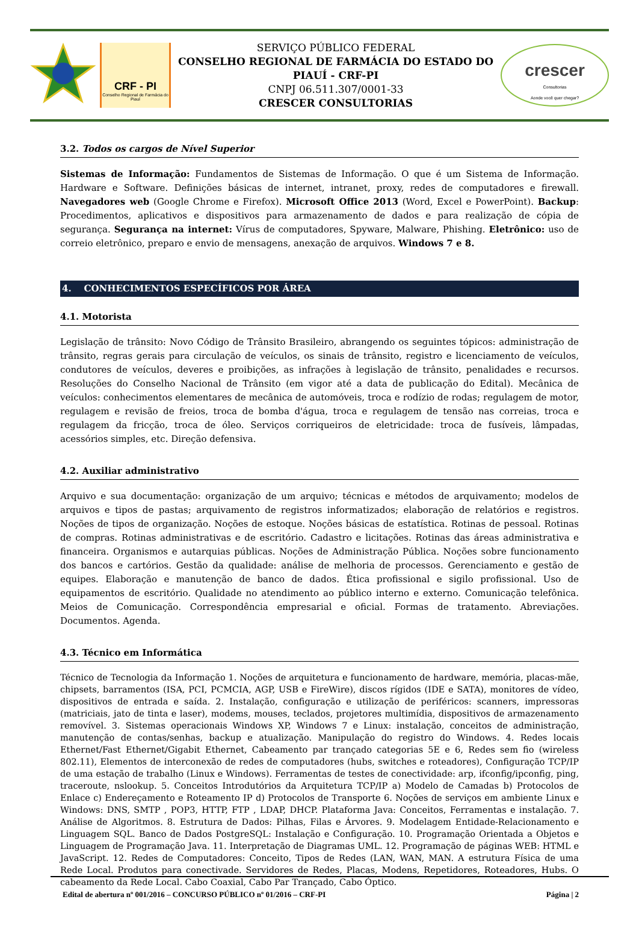CRF - PI
Conselho Regional de Farmácia do Piauí
SERVIÇO PÚBLICO FEDERAL
CONSELHO REGIONAL DE FARMÁCIA DO ESTADO DO PIAUÍ - CRF-PI
CNPJ 06.511.307/0001-33
CRESCER CONSULTORIAS
crescer
Consultorias
Aonde você quer chegar?
3.2. Todos os cargos de Nível Superior
Sistemas de Informação: Fundamentos de Sistemas de Informação. O que é um Sistema de Informação. Hardware e Software. Definições básicas de internet, intranet, proxy, redes de computadores e firewall. Navegadores web (Google Chrome e Firefox). Microsoft Office 2013 (Word, Excel e PowerPoint). Backup: Procedimentos, aplicativos e dispositivos para armazenamento de dados e para realização de cópia de segurança. Segurança na internet: Vírus de computadores, Spyware, Malware, Phishing. Eletrônico: uso de correio eletrônico, preparo e envio de mensagens, anexação de arquivos. Windows 7 e 8.
4. CONHECIMENTOS ESPECÍFICOS POR ÁREA
4.1. Motorista
Legislação de trânsito: Novo Código de Trânsito Brasileiro, abrangendo os seguintes tópicos: administração de trânsito, regras gerais para circulação de veículos, os sinais de trânsito, registro e licenciamento de veículos, condutores de veículos, deveres e proibições, as infrações à legislação de trânsito, penalidades e recursos. Resoluções do Conselho Nacional de Trânsito (em vigor até a data de publicação do Edital). Mecânica de veículos: conhecimentos elementares de mecânica de automóveis, troca e rodízio de rodas; regulagem de motor, regulagem e revisão de freios, troca de bomba d'água, troca e regulagem de tensão nas correias, troca e regulagem da fricção, troca de óleo. Serviços corriqueiros de eletricidade: troca de fusíveis, lâmpadas, acessórios simples, etc. Direção defensiva.
4.2. Auxiliar administrativo
Arquivo e sua documentação: organização de um arquivo; técnicas e métodos de arquivamento; modelos de arquivos e tipos de pastas; arquivamento de registros informatizados; elaboração de relatórios e registros. Noções de tipos de organização. Noções de estoque. Noções básicas de estatística. Rotinas de pessoal. Rotinas de compras. Rotinas administrativas e de escritório. Cadastro e licitações. Rotinas das áreas administrativa e financeira. Organismos e autarquias públicas. Noções de Administração Pública. Noções sobre funcionamento dos bancos e cartórios. Gestão da qualidade: análise de melhoria de processos. Gerenciamento e gestão de equipes. Elaboração e manutenção de banco de dados. Ética profissional e sigilo profissional. Uso de equipamentos de escritório. Qualidade no atendimento ao público interno e externo. Comunicação telefônica. Meios de Comunicação. Correspondência empresarial e oficial. Formas de tratamento. Abreviações. Documentos. Agenda.
4.3. Técnico em Informática
Técnico de Tecnologia da Informação 1. Noções de arquitetura e funcionamento de hardware, memória, placas-mãe, chipsets, barramentos (ISA, PCI, PCMCIA, AGP, USB e FireWire), discos rígidos (IDE e SATA), monitores de vídeo, dispositivos de entrada e saída. 2. Instalação, configuração e utilização de periféricos: scanners, impressoras (matriciais, jato de tinta e laser), modems, mouses, teclados, projetores multimídia, dispositivos de armazenamento removível. 3. Sistemas operacionais Windows XP, Windows 7 e Linux: instalação, conceitos de administração, manutenção de contas/senhas, backup e atualização. Manipulação do registro do Windows. 4. Redes locais Ethernet/Fast Ethernet/Gigabit Ethernet, Cabeamento par trançado categorias 5E e 6, Redes sem fio (wireless 802.11), Elementos de interconexão de redes de computadores (hubs, switches e roteadores), Configuração TCP/IP de uma estação de trabalho (Linux e Windows). Ferramentas de testes de conectividade: arp, ifconfig/ipconfig, ping, traceroute, nslookup. 5. Conceitos Introdutórios da Arquitetura TCP/IP a) Modelo de Camadas b) Protocolos de Enlace c) Endereçamento e Roteamento IP d) Protocolos de Transporte 6. Noções de serviços em ambiente Linux e Windows: DNS, SMTP , POP3, HTTP, FTP , LDAP, DHCP. Plataforma Java: Conceitos, Ferramentas e instalação. 7. Análise de Algoritmos. 8. Estrutura de Dados: Pilhas, Filas e Árvores. 9. Modelagem Entidade-Relacionamento e Linguagem SQL. Banco de Dados PostgreSQL: Instalação e Configuração. 10. Programação Orientada a Objetos e Linguagem de Programação Java. 11. Interpretação de Diagramas UML. 12. Programação de páginas WEB: HTML e JavaScript. 12. Redes de Computadores: Conceito, Tipos de Redes (LAN, WAN, MAN. A estrutura Física de uma Rede Local. Produtos para conectivade. Servidores de Redes, Placas, Modens, Repetidores, Roteadores, Hubs. O cabeamento da Rede Local. Cabo Coaxial, Cabo Par Trançado, Cabo Óptico.
Edital de abertura nº 001/2016 – CONCURSO PÚBLICO nº 01/2016 – CRF-PI Página | 2